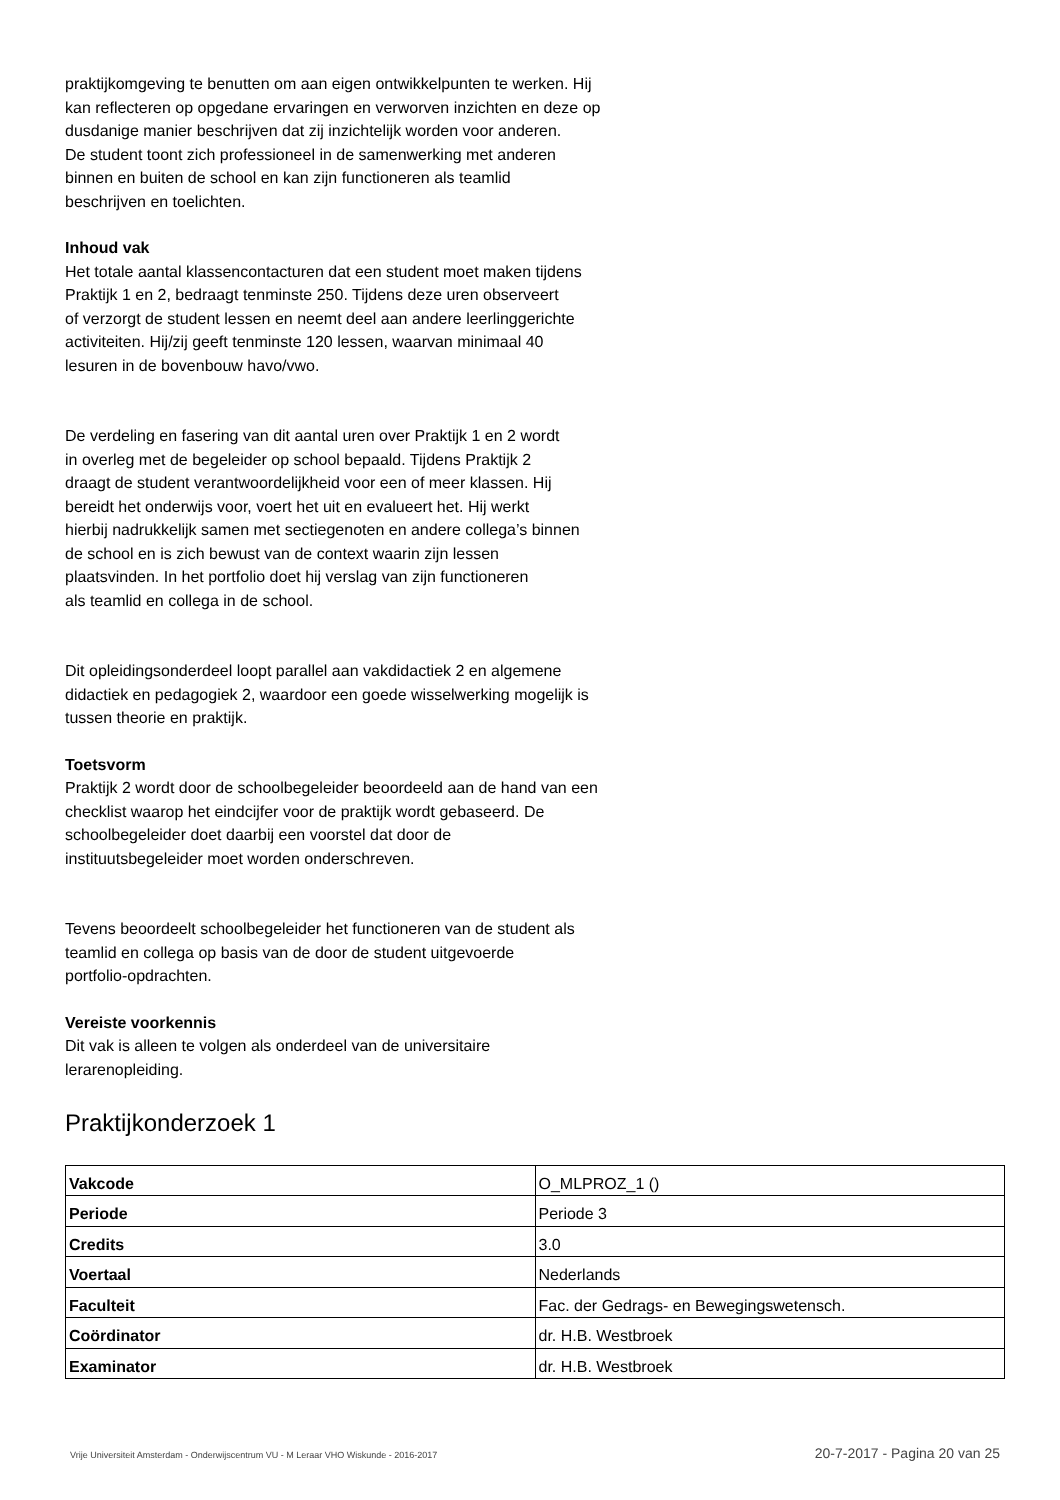praktijkomgeving te benutten om aan eigen ontwikkelpunten te werken. Hij
kan reflecteren op opgedane ervaringen en verworven inzichten en deze op
dusdanige manier beschrijven dat zij inzichtelijk worden voor anderen.
De student toont zich professioneel in de samenwerking met anderen
binnen en buiten de school en kan zijn functioneren als teamlid
beschrijven en toelichten.
Inhoud vak
Het totale aantal klassencontacturen dat een student moet maken tijdens
Praktijk 1 en 2, bedraagt tenminste 250. Tijdens deze uren observeert
of verzorgt de student lessen en neemt deel aan andere leerlinggerichte
activiteiten. Hij/zij geeft tenminste 120 lessen, waarvan minimaal 40
lesuren in de bovenbouw havo/vwo.
De verdeling en fasering van dit aantal uren over Praktijk 1 en 2 wordt
in overleg met de begeleider op school bepaald. Tijdens Praktijk 2
draagt de student verantwoordelijkheid voor een of meer klassen. Hij
bereidt het onderwijs voor, voert het uit en evalueert het. Hij werkt
hierbij nadrukkelijk samen met sectiegenoten en andere collega’s binnen
de school en is zich bewust van de context waarin zijn lessen
plaatsvinden. In het portfolio doet hij verslag van zijn functioneren
als teamlid en collega in de school.
Dit opleidingsonderdeel loopt parallel aan vakdidactiek 2 en algemene
didactiek en pedagogiek 2, waardoor een goede wisselwerking mogelijk is
tussen theorie en praktijk.
Toetsvorm
Praktijk 2 wordt door de schoolbegeleider beoordeeld aan de hand van een
checklist waarop het eindcijfer voor de praktijk wordt gebaseerd. De
schoolbegeleider doet daarbij een voorstel dat door de
instituutsbegeleider moet worden onderschreven.
Tevens beoordeelt schoolbegeleider het functioneren van de student als
teamlid en collega op basis van de door de student uitgevoerde
portfolio-opdrachten.
Vereiste voorkennis
Dit vak is alleen te volgen als onderdeel van de universitaire
lerarenopleiding.
Praktijkonderzoek 1
| Vakcode | O_MLPROZ_1 () |
| Periode | Periode 3 |
| Credits | 3.0 |
| Voertaal | Nederlands |
| Faculteit | Fac. der Gedrags- en Bewegingswetensch. |
| Coördinator | dr. H.B. Westbroek |
| Examinator | dr. H.B. Westbroek |
Vrije Universiteit Amsterdam - Onderwijscentrum VU - M Leraar VHO Wiskunde - 2016-2017 20-7-2017 - Pagina 20 van 25